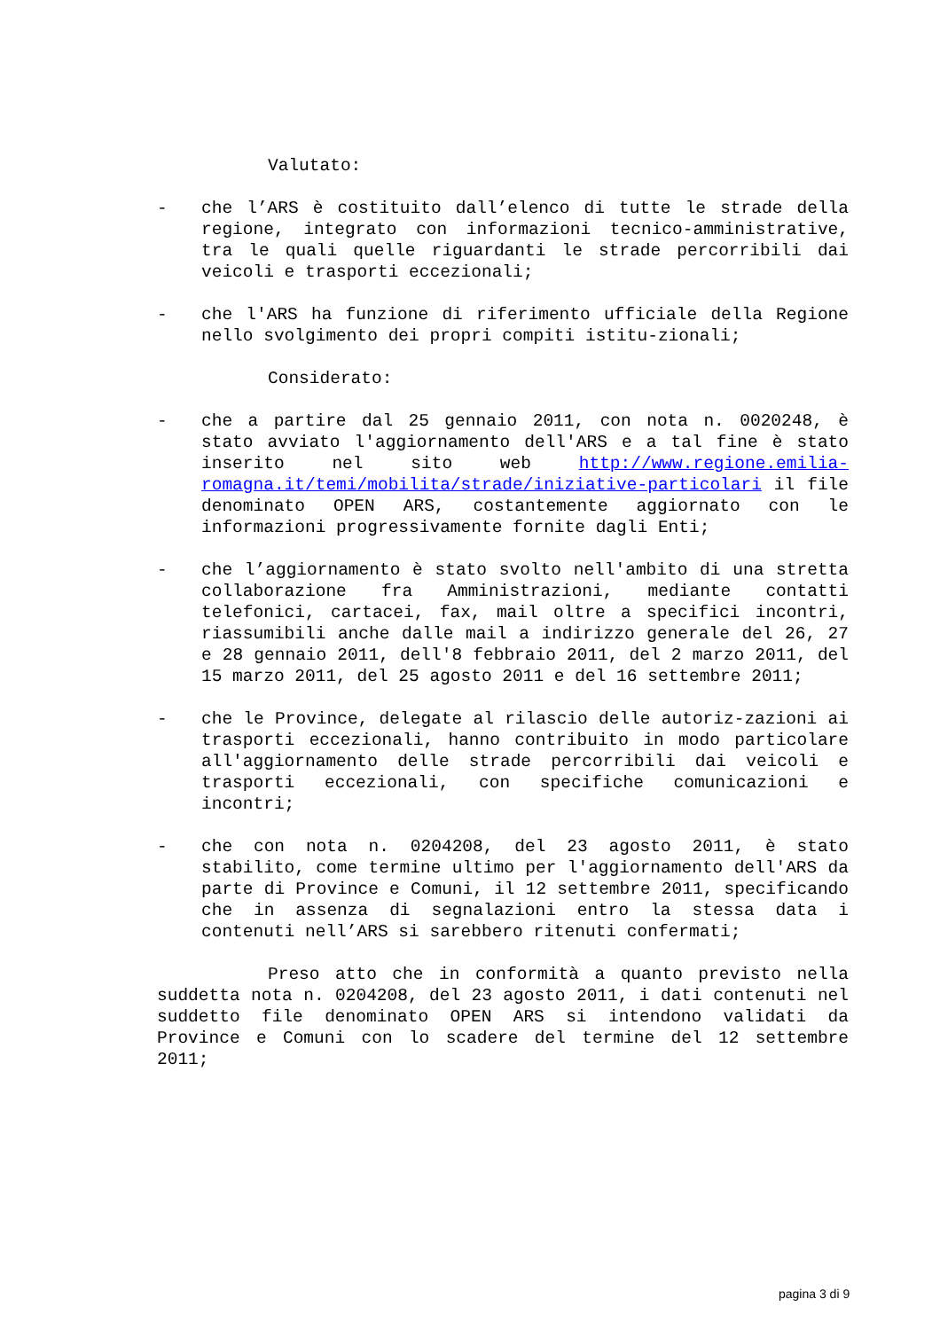Valutato:
- che l’ARS è costituito dall’elenco di tutte le strade della regione, integrato con informazioni tecnico-amministrative, tra le quali quelle riguardanti le strade percorribili dai veicoli e trasporti eccezionali;
- che l'ARS ha funzione di riferimento ufficiale della Regione nello svolgimento dei propri compiti istitu-zionali;
Considerato:
- che a partire dal 25 gennaio 2011, con nota n. 0020248, è stato avviato l'aggiornamento dell'ARS e a tal fine è stato inserito nel sito web http://www.regione.emilia-romagna.it/temi/mobilita/strade/iniziative-particolari il file denominato OPEN ARS, costantemente aggiornato con le informazioni progressivamente fornite dagli Enti;
- che l’aggiornamento è stato svolto nell'ambito di una stretta collaborazione fra Amministrazioni, mediante contatti telefonici, cartacei, fax, mail oltre a specifici incontri, riassumibili anche dalle mail a indirizzo generale del 26, 27 e 28 gennaio 2011, dell'8 febbraio 2011, del 2 marzo 2011, del 15 marzo 2011, del 25 agosto 2011 e del 16 settembre 2011;
- che le Province, delegate al rilascio delle autoriz-zazioni ai trasporti eccezionali, hanno contribuito in modo particolare all'aggiornamento delle strade percorribili dai veicoli e trasporti eccezionali, con specifiche comunicazioni e incontri;
- che con nota n. 0204208, del 23 agosto 2011, è stato stabilito, come termine ultimo per l'aggiornamento dell'ARS da parte di Province e Comuni, il 12 settembre 2011, specificando che in assenza di segnalazioni entro la stessa data i contenuti nell’ARS si sarebbero ritenuti confermati;
Preso atto che in conformità a quanto previsto nella suddetta nota n. 0204208, del 23 agosto 2011, i dati contenuti nel suddetto file denominato OPEN ARS si intendono validati da Province e Comuni con lo scadere del termine del 12 settembre 2011;
pagina 3 di 9